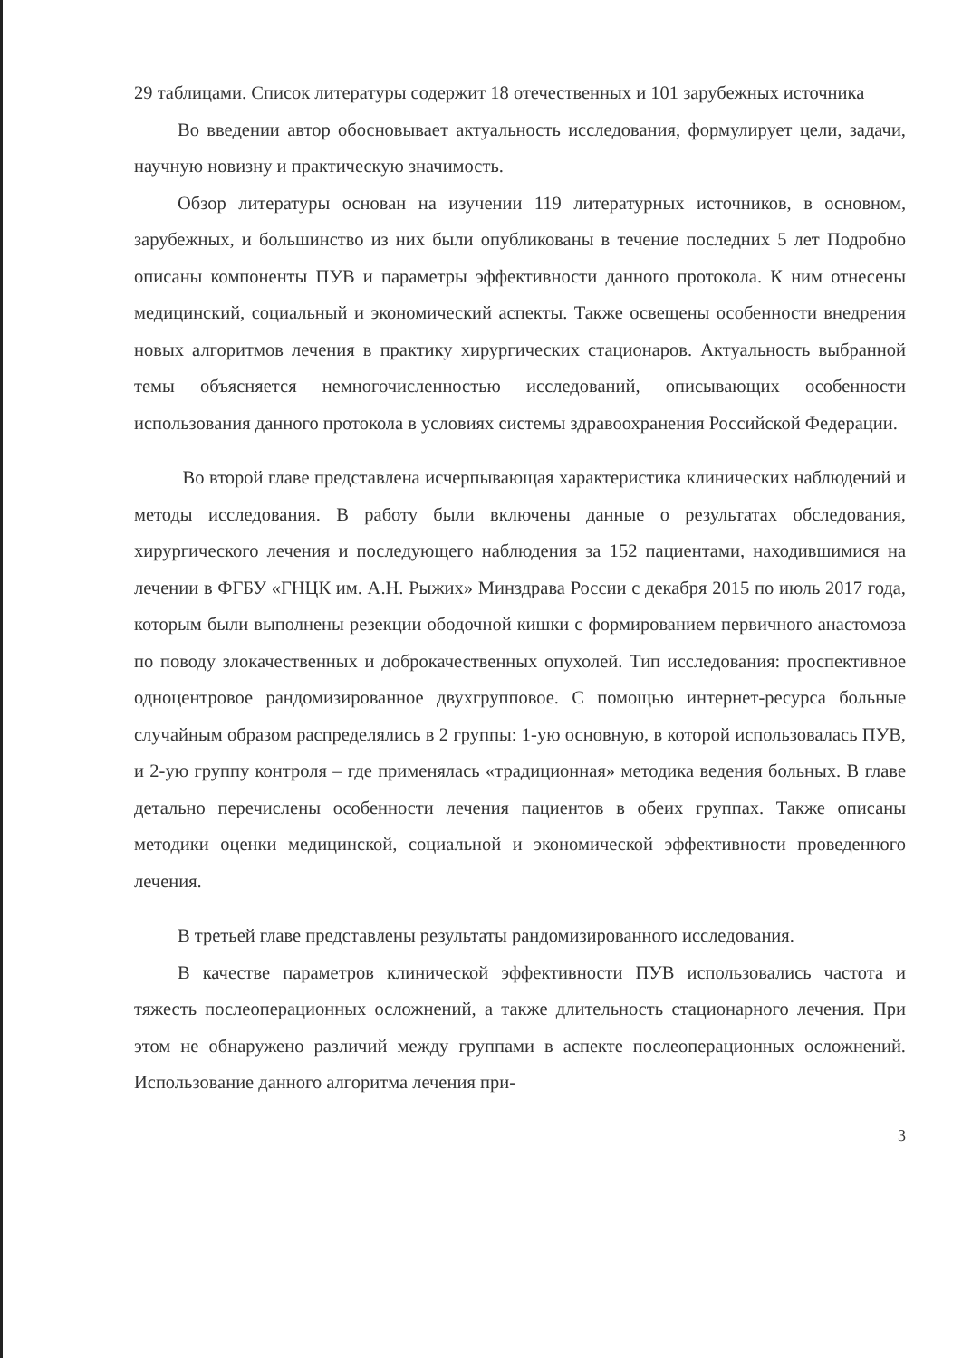29 таблицами. Список литературы содержит 18 отечественных и 101 зарубежных источника
Во введении автор обосновывает актуальность исследования, формулирует цели, задачи, научную новизну и практическую значимость.
Обзор литературы основан на изучении 119 литературных источников, в основном, зарубежных, и большинство из них были опубликованы в течение последних 5 лет Подробно описаны компоненты ПУВ и параметры эффективности данного протокола. К ним отнесены медицинский, социальный и экономический аспекты. Также освещены особенности внедрения новых алгоритмов лечения в практику хирургических стационаров. Актуальность выбранной темы объясняется немногочисленностью исследований, описывающих особенности использования данного протокола в условиях системы здравоохранения Российской Федерации.
Во второй главе представлена исчерпывающая характеристика клинических наблюдений и методы исследования. В работу были включены данные о результатах обследования, хирургического лечения и последующего наблюдения за 152 пациентами, находившимися на лечении в ФГБУ «ГНЦК им. А.Н. Рыжих» Минздрава России с декабря 2015 по июль 2017 года, которым были выполнены резекции ободочной кишки с формированием первичного анастомоза по поводу злокачественных и доброкачественных опухолей. Тип исследования: проспективное одноцентровое рандомизированное двухгрупповое. С помощью интернет-ресурса больные случайным образом распределялись в 2 группы: 1-ую основную, в которой использовалась ПУВ, и 2-ую группу контроля – где применялась «традиционная» методика ведения больных. В главе детально перечислены особенности лечения пациентов в обеих группах. Также описаны методики оценки медицинской, социальной и экономической эффективности проведенного лечения.
В третьей главе представлены результаты рандомизированного исследования.
В качестве параметров клинической эффективности ПУВ использовались частота и тяжесть послеоперационных осложнений, а также длительность стационарного лечения. При этом не обнаружено различий между группами в аспекте послеоперационных осложнений. Использование данного алгоритма лечения при-
3